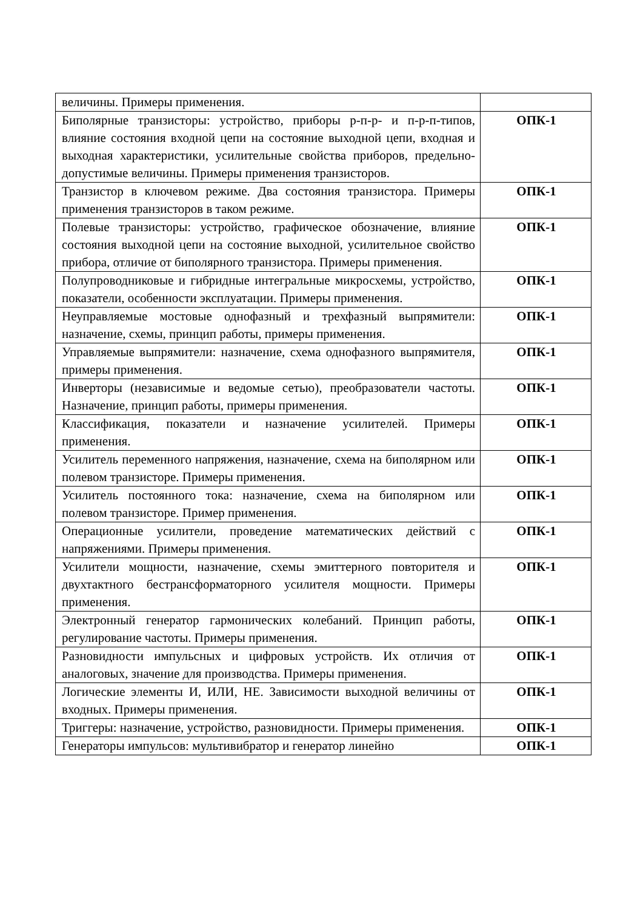| величины. Примеры применения. | |
| Биполярные транзисторы: устройство, приборы р-п-р- и п-р-п-типов, влияние состояния входной цепи на состояние выходной цепи, входная и выходная характеристики, усилительные свойства приборов, предельно-допустимые величины. Примеры применения транзисторов. | ОПК-1 |
| Транзистор в ключевом режиме. Два состояния транзистора. Примеры применения транзисторов в таком режиме. | ОПК-1 |
| Полевые транзисторы: устройство, графическое обозначение, влияние состояния выходной цепи на состояние выходной, усилительное свойство прибора, отличие от биполярного транзистора. Примеры применения. | ОПК-1 |
| Полупроводниковые и гибридные интегральные микросхемы, устройство, показатели, особенности эксплуатации. Примеры применения. | ОПК-1 |
| Неуправляемые мостовые однофазный и трехфазный выпрямители: назначение, схемы, принцип работы, примеры применения. | ОПК-1 |
| Управляемые выпрямители: назначение, схема однофазного выпрямителя, примеры применения. | ОПК-1 |
| Инверторы (независимые и ведомые сетью), преобразователи частоты. Назначение, принцип работы, примеры применения. | ОПК-1 |
| Классификация, показатели и назначение усилителей. Примеры применения. | ОПК-1 |
| Усилитель переменного напряжения, назначение, схема на биполярном или полевом транзисторе. Примеры применения. | ОПК-1 |
| Усилитель постоянного тока: назначение, схема на биполярном или полевом транзисторе. Пример применения. | ОПК-1 |
| Операционные усилители, проведение математических действий с напряжениями. Примеры применения. | ОПК-1 |
| Усилители мощности, назначение, схемы эмиттерного повторителя и двухтактного бестрансформаторного усилителя мощности. Примеры применения. | ОПК-1 |
| Электронный генератор гармонических колебаний. Принцип работы, регулирование частоты. Примеры применения. | ОПК-1 |
| Разновидности импульсных и цифровых устройств. Их отличия от аналоговых, значение для производства. Примеры применения. | ОПК-1 |
| Логические элементы И, ИЛИ, НЕ. Зависимости выходной величины от входных. Примеры применения. | ОПК-1 |
| Триггеры: назначение, устройство, разновидности. Примеры применения. | ОПК-1 |
| Генераторы импульсов: мультивибратор и генератор линейно | ОПК-1 |